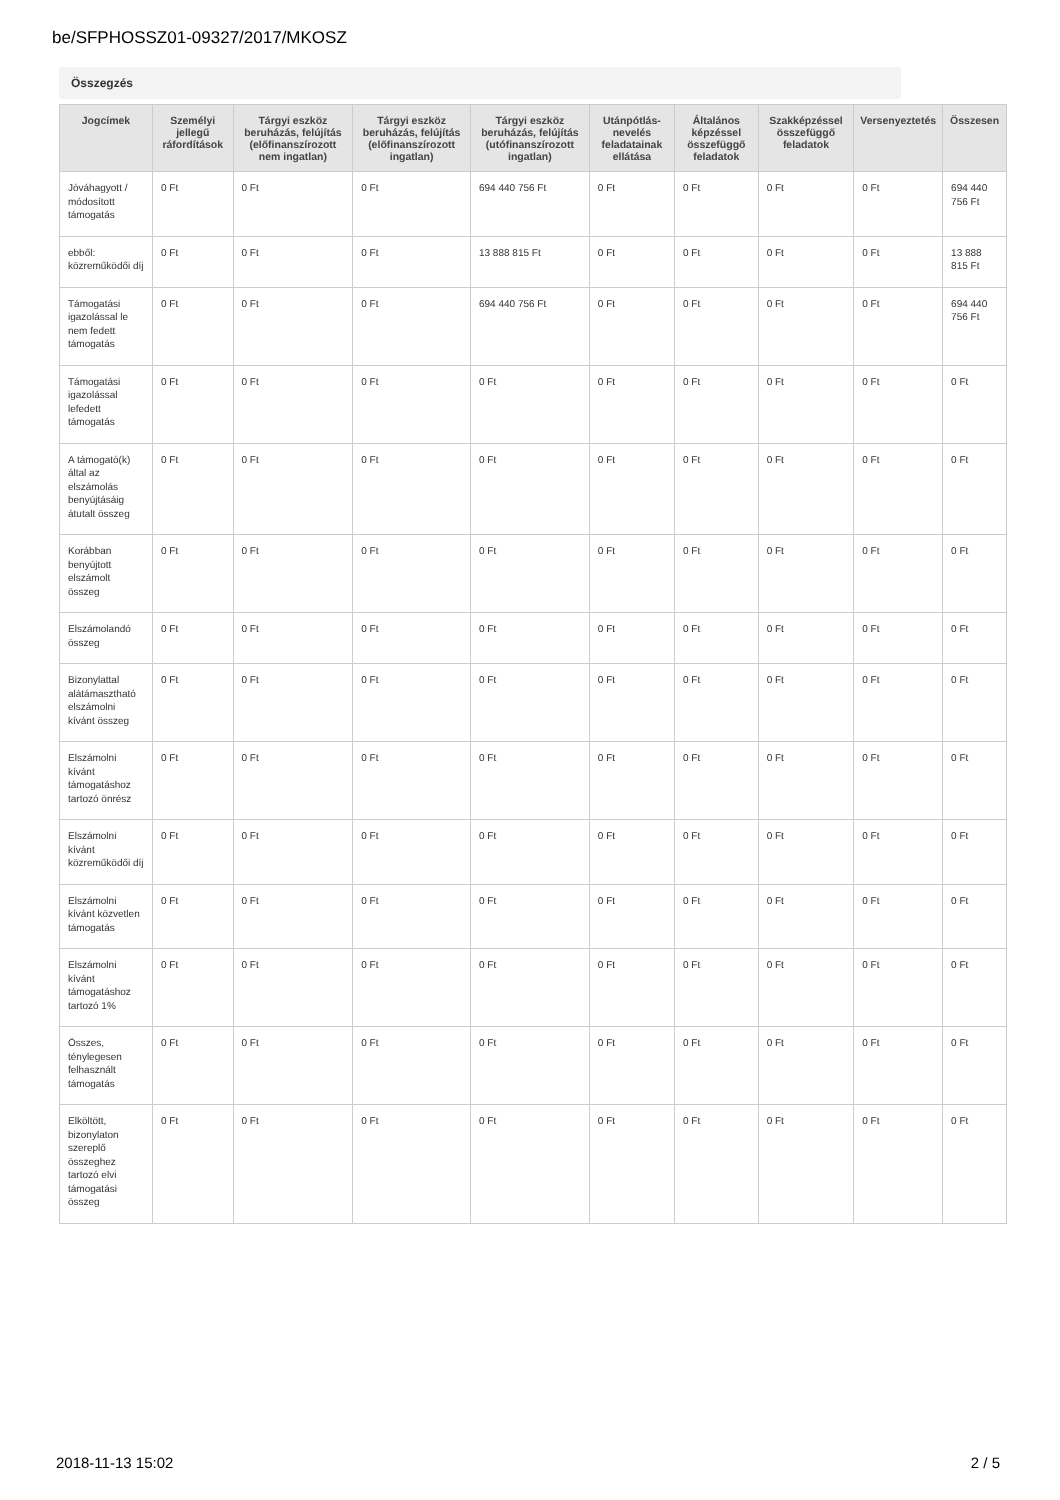be/SFPHOSSZ01-09327/2017/MKOSZ
Összegzés
| Jogcímek | Személyi jellegű ráfordítások | Tárgyi eszköz beruházás, felújítás (előfinanszírozott nem ingatlan) | Tárgyi eszköz beruházás, felújítás (előfinanszírozott ingatlan) | Tárgyi eszköz beruházás, felújítás (utófinanszírozott ingatlan) | Utánpótlás-nevelés feladatainak ellátása | Általános képzéssel összefüggő feladatok | Szakképzéssel összefüggő feladatok | Versenyeztetés | Összesen |
| --- | --- | --- | --- | --- | --- | --- | --- | --- | --- |
| Jóváhagyott / módosított támogatás | 0 Ft | 0 Ft | 0 Ft | 694 440 756 Ft | 0 Ft | 0 Ft | 0 Ft | 0 Ft | 694 440 756 Ft |
| ebből: közreműködői díj | 0 Ft | 0 Ft | 0 Ft | 13 888 815 Ft | 0 Ft | 0 Ft | 0 Ft | 0 Ft | 13 888 815 Ft |
| Támogatási igazolással le nem fedett támogatás | 0 Ft | 0 Ft | 0 Ft | 694 440 756 Ft | 0 Ft | 0 Ft | 0 Ft | 0 Ft | 694 440 756 Ft |
| Támogatási igazolással lefedett támogatás | 0 Ft | 0 Ft | 0 Ft | 0 Ft | 0 Ft | 0 Ft | 0 Ft | 0 Ft | 0 Ft |
| A támogató(k) által az elszámolás benyújtásáig átutalt összeg | 0 Ft | 0 Ft | 0 Ft | 0 Ft | 0 Ft | 0 Ft | 0 Ft | 0 Ft | 0 Ft |
| Korábban benyújtott elszámolt összeg | 0 Ft | 0 Ft | 0 Ft | 0 Ft | 0 Ft | 0 Ft | 0 Ft | 0 Ft | 0 Ft |
| Elszámolandó összeg | 0 Ft | 0 Ft | 0 Ft | 0 Ft | 0 Ft | 0 Ft | 0 Ft | 0 Ft | 0 Ft |
| Bizonylattal alátámasztható elszámolni kívánt összeg | 0 Ft | 0 Ft | 0 Ft | 0 Ft | 0 Ft | 0 Ft | 0 Ft | 0 Ft | 0 Ft |
| Elszámolni kívánt támogatáshoz tartozó önrész | 0 Ft | 0 Ft | 0 Ft | 0 Ft | 0 Ft | 0 Ft | 0 Ft | 0 Ft | 0 Ft |
| Elszámolni kívánt közreműködői díj | 0 Ft | 0 Ft | 0 Ft | 0 Ft | 0 Ft | 0 Ft | 0 Ft | 0 Ft | 0 Ft |
| Elszámolni kívánt közvetlen támogatás | 0 Ft | 0 Ft | 0 Ft | 0 Ft | 0 Ft | 0 Ft | 0 Ft | 0 Ft | 0 Ft |
| Elszámolni kívánt támogatáshoz tartozó 1% | 0 Ft | 0 Ft | 0 Ft | 0 Ft | 0 Ft | 0 Ft | 0 Ft | 0 Ft | 0 Ft |
| Összes, ténylegesen felhasznált támogatás | 0 Ft | 0 Ft | 0 Ft | 0 Ft | 0 Ft | 0 Ft | 0 Ft | 0 Ft | 0 Ft |
| Elköltött, bizonylaton szereplő összeghez tartozó elvi támogatási összeg | 0 Ft | 0 Ft | 0 Ft | 0 Ft | 0 Ft | 0 Ft | 0 Ft | 0 Ft | 0 Ft |
2018-11-13 15:02 2 / 5